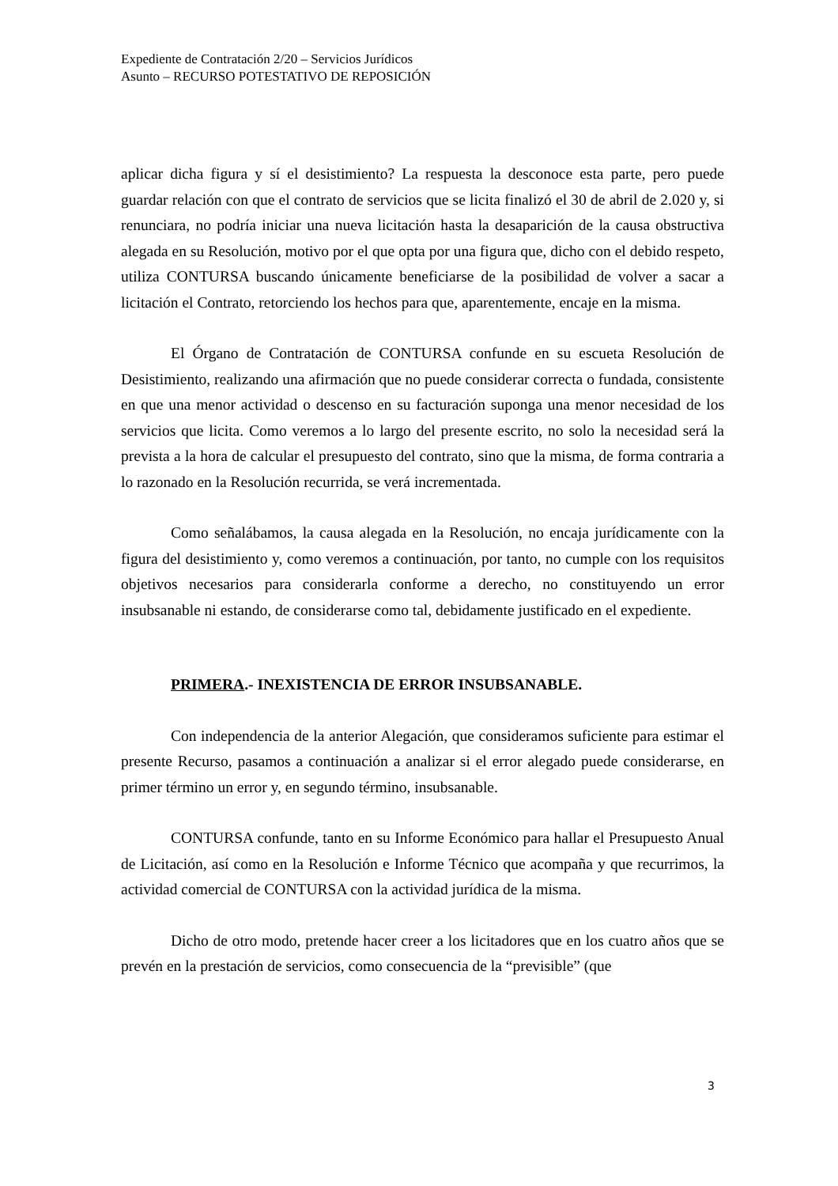Expediente de Contratación 2/20 – Servicios Jurídicos
Asunto – RECURSO POTESTATIVO DE REPOSICIÓN
aplicar dicha figura y sí el desistimiento? La respuesta la desconoce esta parte, pero puede guardar relación con que el contrato de servicios que se licita finalizó el 30 de abril de 2.020 y, si renunciara, no podría iniciar una nueva licitación hasta la desaparición de la causa obstructiva alegada en su Resolución, motivo por el que opta por una figura que, dicho con el debido respeto, utiliza CONTURSA buscando únicamente beneficiarse de la posibilidad de volver a sacar a licitación el Contrato, retorciendo los hechos para que, aparentemente, encaje en la misma.
El Órgano de Contratación de CONTURSA confunde en su escueta Resolución de Desistimiento, realizando una afirmación que no puede considerar correcta o fundada, consistente en que una menor actividad o descenso en su facturación suponga una menor necesidad de los servicios que licita. Como veremos a lo largo del presente escrito, no solo la necesidad será la prevista a la hora de calcular el presupuesto del contrato, sino que la misma, de forma contraria a lo razonado en la Resolución recurrida, se verá incrementada.
Como señalábamos, la causa alegada en la Resolución, no encaja jurídicamente con la figura del desistimiento y, como veremos a continuación, por tanto, no cumple con los requisitos objetivos necesarios para considerarla conforme a derecho, no constituyendo un error insubsanable ni estando, de considerarse como tal, debidamente justificado en el expediente.
PRIMERA.- INEXISTENCIA DE ERROR INSUBSANABLE.
Con independencia de la anterior Alegación, que consideramos suficiente para estimar el presente Recurso, pasamos a continuación a analizar si el error alegado puede considerarse, en primer término un error y, en segundo término, insubsanable.
CONTURSA confunde, tanto en su Informe Económico para hallar el Presupuesto Anual de Licitación, así como en la Resolución e Informe Técnico que acompaña y que recurrimos, la actividad comercial de CONTURSA con la actividad jurídica de la misma.
Dicho de otro modo, pretende hacer creer a los licitadores que en los cuatro años que se prevén en la prestación de servicios, como consecuencia de la “previsible” (que
3